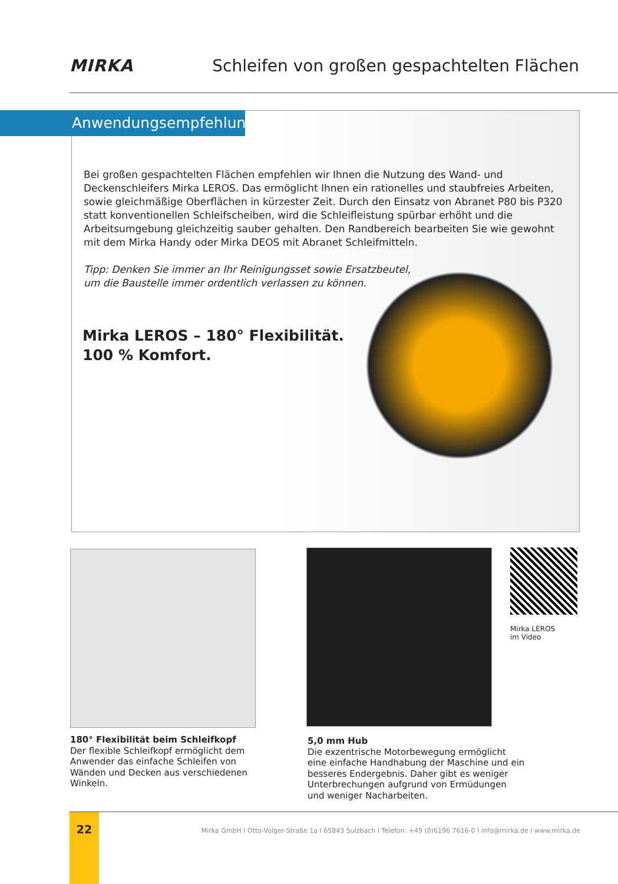MIRKA Schleifen von großen gespachtelten Flächen
Anwendungsempfehlung
Bei großen gespachtelten Flächen empfehlen wir Ihnen die Nutzung des Wand- und Deckenschleifers Mirka LEROS. Das ermöglicht Ihnen ein rationelles und staubfreies Arbeiten, sowie gleichmäßige Oberflächen in kürzester Zeit. Durch den Einsatz von Abranet P80 bis P320 statt konventionellen Schleifscheiben, wird die Schleifleistung spürbar erhöht und die Arbeitsumgebung gleichzeitig sauber gehalten. Den Randbereich bearbeiten Sie wie gewohnt mit dem Mirka Handy oder Mirka DEOS mit Abranet Schleifmitteln.
Tipp: Denken Sie immer an Ihr Reinigungsset sowie Ersatzbeutel,
um die Baustelle immer ordentlich verlassen zu können.
Mirka LEROS – 180° Flexibilität.
100 % Komfort.
Mirka LEROS
im Video
180° Flexibilität beim Schleifkopf
Der flexible Schleifkopf ermöglicht dem Anwender das einfache Schleifen von Wänden und Decken aus verschiedenen Winkeln.
5,0 mm Hub
Die exzentrische Motorbewegung ermöglicht eine einfache Handhabung der Maschine und ein besseres Endergebnis. Daher gibt es weniger Unterbrechungen aufgrund von Ermüdungen und weniger Nacharbeiten.
22
Mirka GmbH I Otto-Volger-Straße 1a I 65843 Sulzbach I Telefon: +49 (0)6196 7616-0 I info@mirka.de I www.mirka.de